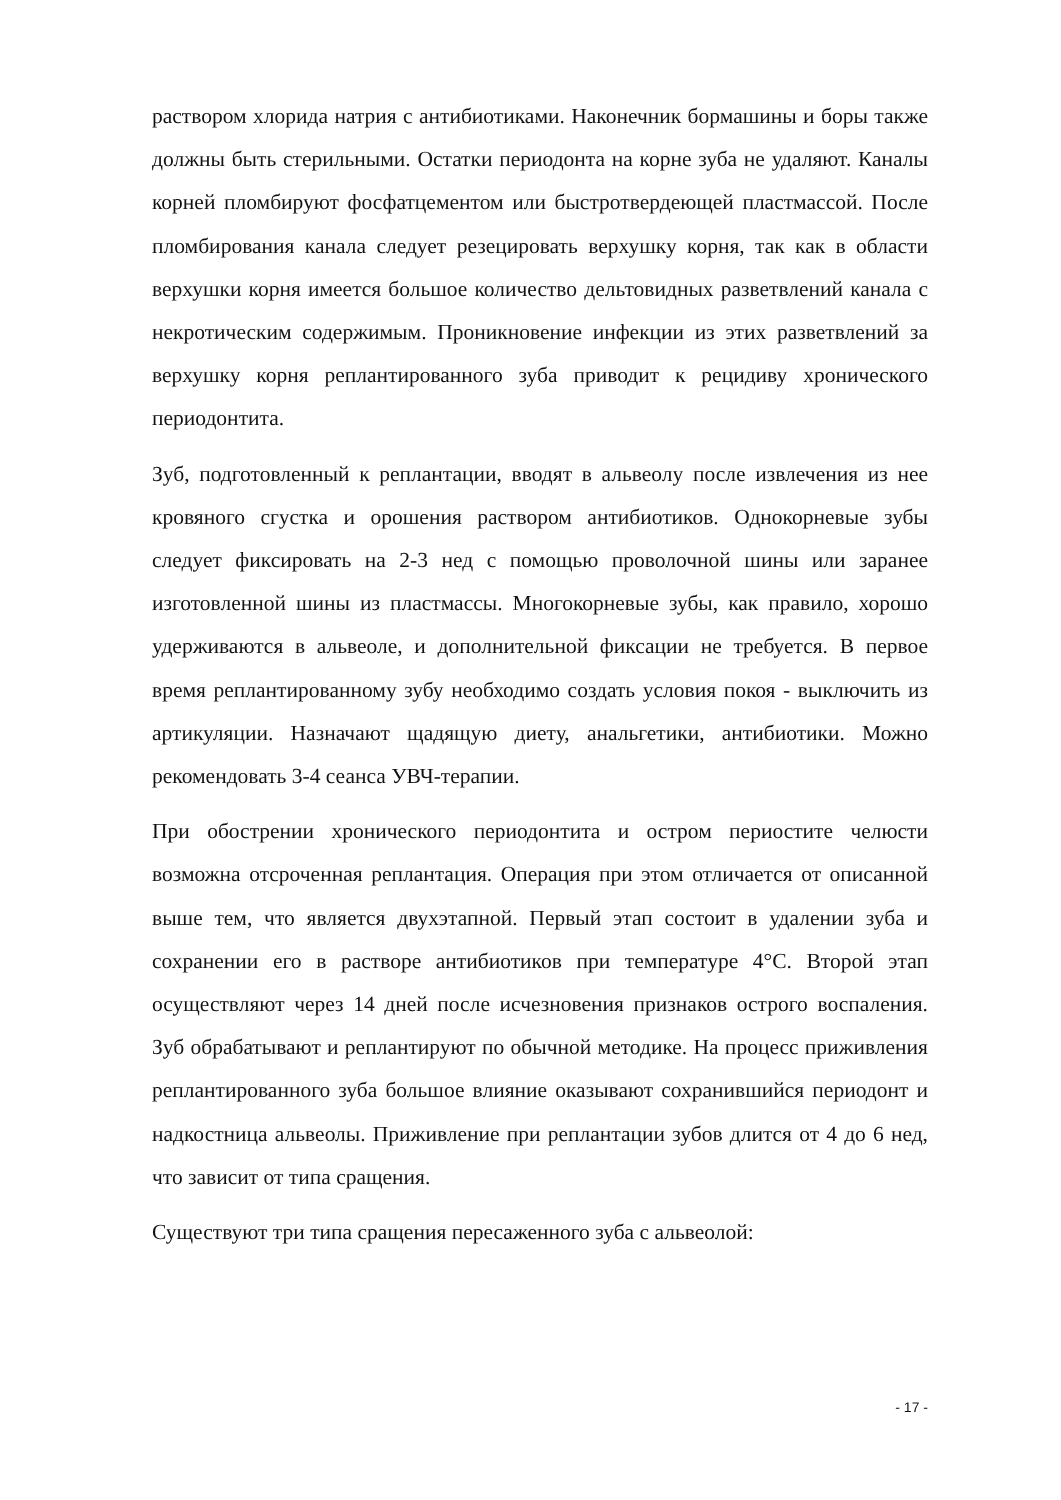раствором хлорида натрия с антибиотиками. Наконечник бормашины и боры также должны быть стерильными. Остатки периодонта на корне зуба не удаляют. Каналы корней пломбируют фосфатцементом или быстротвердеющей пластмассой. После пломбирования канала следует резецировать верхушку корня, так как в области верхушки корня имеется большое количество дельтовидных разветвлений канала с некротическим содержимым. Проникновение инфекции из этих разветвлений за верхушку корня реплантированного зуба приводит к рецидиву хронического периодонтита.
Зуб, подготовленный к реплантации, вводят в альвеолу после извлечения из нее кровяного сгустка и орошения раствором антибиотиков. Однокорневые зубы следует фиксировать на 2-3 нед с помощью проволочной шины или заранее изготовленной шины из пластмассы. Многокорневые зубы, как правило, хорошо удерживаются в альвеоле, и дополнительной фиксации не требуется. В первое время реплантированному зубу необходимо создать условия покоя - выключить из артикуляции. Назначают щадящую диету, анальгетики, антибиотики. Можно рекомендовать 3-4 сеанса УВЧ-терапии.
При обострении хронического периодонтита и остром периостите челюсти возможна отсроченная реплантация. Операция при этом отличается от описанной выше тем, что является двухэтапной. Первый этап состоит в удалении зуба и сохранении его в растворе антибиотиков при температуре 4°С. Второй этап осуществляют через 14 дней после исчезновения признаков острого воспаления. Зуб обрабатывают и реплантируют по обычной методике. На процесс приживления реплантированного зуба большое влияние оказывают сохранившийся периодонт и надкостница альвеолы. Приживление при реплантации зубов длится от 4 до 6 нед, что зависит от типа сращения.
Существуют три типа сращения пересаженного зуба с альвеолой:
- 17 -